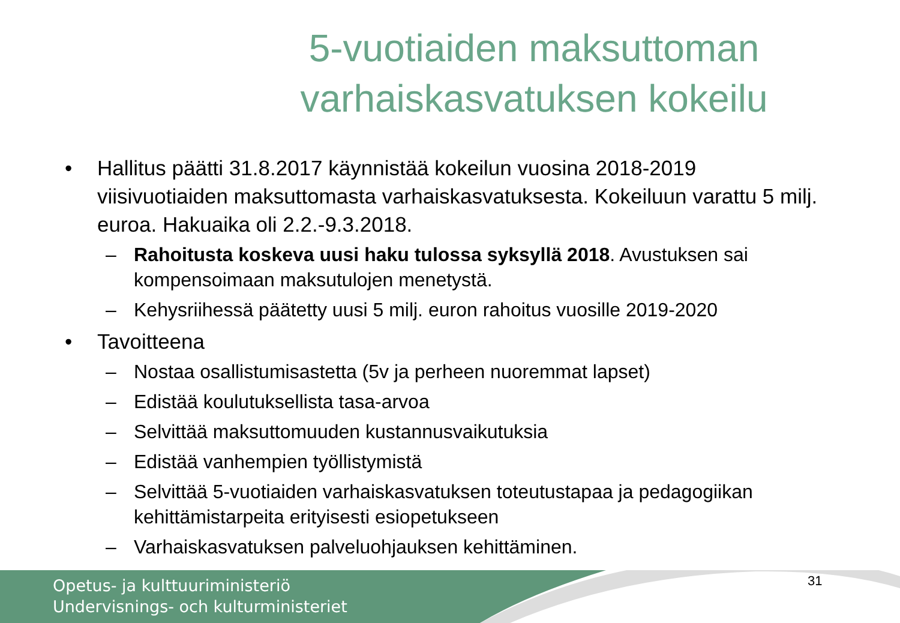5-vuotiaiden maksuttoman
varhaiskasvatuksen kokeilu
• Hallitus päätti 31.8.2017 käynnistää kokeilun vuosina 2018-2019 viisivuotiaiden maksuttomasta varhaiskasvatuksesta. Kokeiluun varattu 5 milj. euroa. Hakuaika oli 2.2.-9.3.2018.
– Rahoitusta koskeva uusi haku tulossa syksyllä 2018. Avustuksen sai kompensoimaan maksutulojen menetystä.
– Kehysriihessä päätetty uusi 5 milj. euron rahoitus vuosille 2019-2020
• Tavoitteena
– Nostaa osallistumisastetta (5v ja perheen nuoremmat lapset)
– Edistää koulutuksellista tasa-arvoa
– Selvittää maksuttomuuden kustannusvaikutuksia
– Edistää vanhempien työllistymistä
– Selvittää 5-vuotiaiden varhaiskasvatuksen toteutustapaa ja pedagogiikan kehittämistarpeita erityisesti esiopetukseen
– Varhaiskasvatuksen palveluohjauksen kehittäminen.
Opetus- ja kulttuuriministeriö
Undervisnings- och kulturministeriet
31